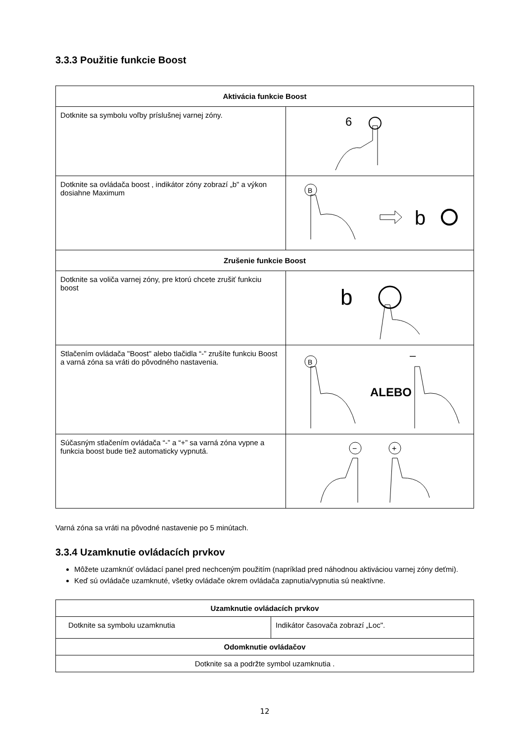3.3.3 Použitie funkcie Boost
| Aktivácia funkcie Boost | |
| --- | --- |
| Dotknite sa symbolu voľby príslušnej varnej zóny. | 6 |
| Dotknite sa ovládača boost , indikátor zóny zobrazí „b" a výkon dosiahne Maximum | B b |
| Zrušenie funkcie Boost | |
| Dotknite sa voliča varnej zóny, pre ktorú chcete zrušiť funkciu boost | b |
| Stlačením ovládača "Boost" alebo tlačidla “-” zrušíte funkciu Boost a varná zóna sa vráti do pôvodného nastavenia. | B ALEBO – |
| Súčasným stlačením ovládača “-” a “+” sa varná zóna vypne a funkcia boost bude tiež automaticky vypnutá. | − + |
Varná zóna sa vráti na pôvodné nastavenie po 5 minútach.
3.3.4 Uzamknutie ovládacích prvkov
Môžete uzamknúť ovládací panel pred nechceným použitím (napríklad pred náhodnou aktiváciou varnej zóny deťmi).
Keď sú ovládače uzamknuté, všetky ovládače okrem ovládača zapnutia/vypnutia sú neaktívne.
| Uzamknutie ovládacích prvkov | |
| --- | --- |
| Dotknite sa symbolu uzamknutia | Indikátor časovača zobrazí „Loc". |
| Odomknutie ovládačov | |
| Dotknite sa a podržte symbol uzamknutia . | |
12